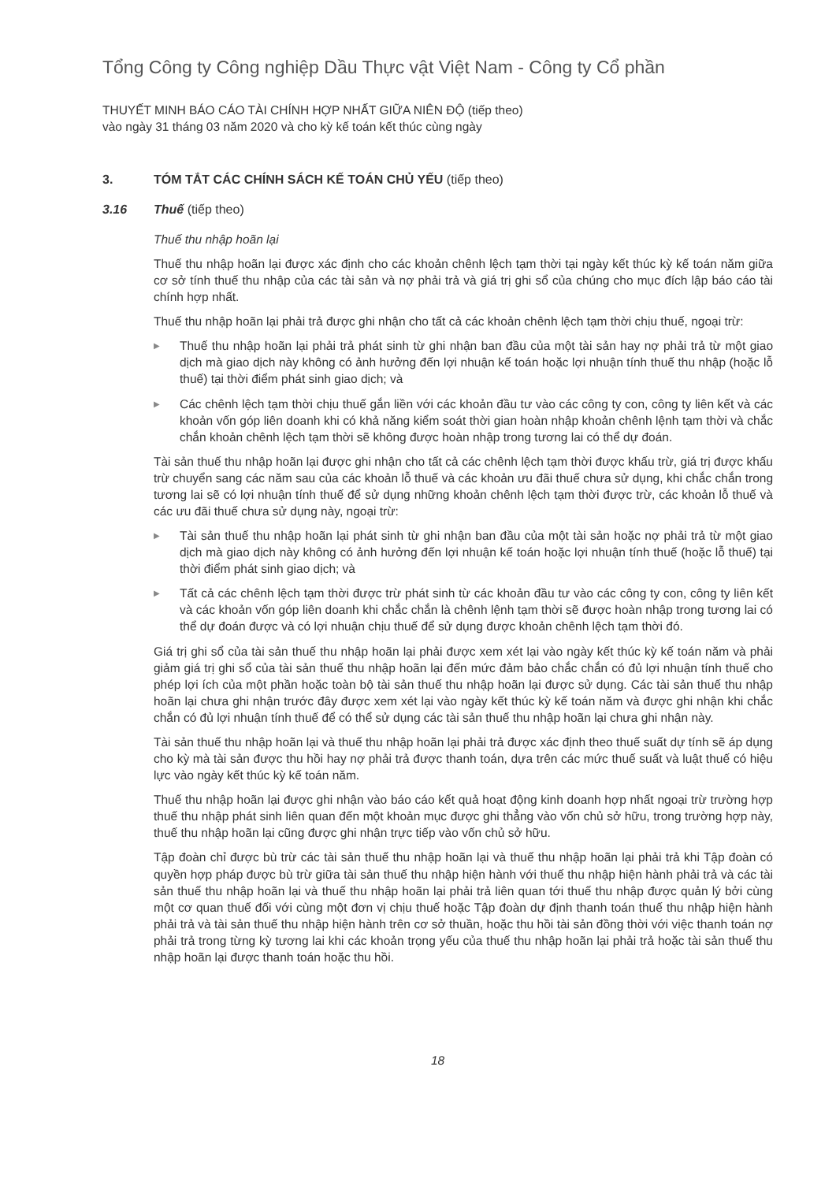Tổng Công ty Công nghiệp Dầu Thực vật Việt Nam - Công ty Cổ phần
THUYẾT MINH BÁO CÁO TÀI CHÍNH HỢP NHẤT GIỮA NIÊN ĐỘ (tiếp theo)
vào ngày 31 tháng 03 năm 2020 và cho kỳ kế toán kết thúc cùng ngày
3. TÓM TẮT CÁC CHÍNH SÁCH KẾ TOÁN CHỦ YẾU (tiếp theo)
3.16 Thuế (tiếp theo)
Thuế thu nhập hoãn lại
Thuế thu nhập hoãn lại được xác định cho các khoản chênh lệch tạm thời tại ngày kết thúc kỳ kế toán năm giữa cơ sở tính thuế thu nhập của các tài sản và nợ phải trả và giá trị ghi sổ của chúng cho mục đích lập báo cáo tài chính hợp nhất.
Thuế thu nhập hoãn lại phải trả được ghi nhận cho tất cả các khoản chênh lệch tạm thời chịu thuế, ngoại trừ:
▶ Thuế thu nhập hoãn lại phải trả phát sinh từ ghi nhận ban đầu của một tài sản hay nợ phải trả từ một giao dịch mà giao dịch này không có ảnh hưởng đến lợi nhuận kế toán hoặc lợi nhuận tính thuế thu nhập (hoặc lỗ thuế) tại thời điểm phát sinh giao dịch; và
▶ Các chênh lệch tạm thời chịu thuế gắn liền với các khoản đầu tư vào các công ty con, công ty liên kết và các khoản vốn góp liên doanh khi có khả năng kiểm soát thời gian hoàn nhập khoản chênh lệnh tạm thời và chắc chắn khoản chênh lệch tạm thời sẽ không được hoàn nhập trong tương lai có thể dự đoán.
Tài sản thuế thu nhập hoãn lại được ghi nhận cho tất cả các chênh lệch tạm thời được khấu trừ, giá trị được khấu trừ chuyển sang các năm sau của các khoản lỗ thuế và các khoản ưu đãi thuế chưa sử dụng, khi chắc chắn trong tương lai sẽ có lợi nhuận tính thuế để sử dụng những khoản chênh lệch tạm thời được trừ, các khoản lỗ thuế và các ưu đãi thuế chưa sử dụng này, ngoại trừ:
▶ Tài sản thuế thu nhập hoãn lại phát sinh từ ghi nhận ban đầu của một tài sản hoặc nợ phải trả từ một giao dịch mà giao dịch này không có ảnh hưởng đến lợi nhuận kế toán hoặc lợi nhuận tính thuế (hoặc lỗ thuế) tại thời điểm phát sinh giao dịch; và
▶ Tất cả các chênh lệch tạm thời được trừ phát sinh từ các khoản đầu tư vào các công ty con, công ty liên kết và các khoản vốn góp liên doanh khi chắc chắn là chênh lệnh tạm thời sẽ được hoàn nhập trong tương lai có thể dự đoán được và có lợi nhuận chịu thuế để sử dụng được khoản chênh lệch tạm thời đó.
Giá trị ghi sổ của tài sản thuế thu nhập hoãn lại phải được xem xét lại vào ngày kết thúc kỳ kế toán năm và phải giảm giá trị ghi sổ của tài sản thuế thu nhập hoãn lại đến mức đảm bảo chắc chắn có đủ lợi nhuận tính thuế cho phép lợi ích của một phần hoặc toàn bộ tài sản thuế thu nhập hoãn lại được sử dụng. Các tài sản thuế thu nhập hoãn lại chưa ghi nhận trước đây được xem xét lại vào ngày kết thúc kỳ kế toán năm và được ghi nhận khi chắc chắn có đủ lợi nhuận tính thuế để có thể sử dụng các tài sản thuế thu nhập hoãn lại chưa ghi nhận này.
Tài sản thuế thu nhập hoãn lại và thuế thu nhập hoãn lại phải trả được xác định theo thuế suất dự tính sẽ áp dụng cho kỳ mà tài sản được thu hồi hay nợ phải trả được thanh toán, dựa trên các mức thuế suất và luật thuế có hiệu lực vào ngày kết thúc kỳ kế toán năm.
Thuế thu nhập hoãn lại được ghi nhận vào báo cáo kết quả hoạt động kinh doanh hợp nhất ngoại trừ trường hợp thuế thu nhập phát sinh liên quan đến một khoản mục được ghi thẳng vào vốn chủ sở hữu, trong trường hợp này, thuế thu nhập hoãn lại cũng được ghi nhận trực tiếp vào vốn chủ sở hữu.
Tập đoàn chỉ được bù trừ các tài sản thuế thu nhập hoãn lại và thuế thu nhập hoãn lại phải trả khi Tập đoàn có quyền hợp pháp được bù trừ giữa tài sản thuế thu nhập hiện hành với thuế thu nhập hiện hành phải trả và các tài sản thuế thu nhập hoãn lại và thuế thu nhập hoãn lại phải trả liên quan tới thuế thu nhập được quản lý bởi cùng một cơ quan thuế đối với cùng một đơn vị chịu thuế hoặc Tập đoàn dự định thanh toán thuế thu nhập hiện hành phải trả và tài sản thuế thu nhập hiện hành trên cơ sở thuần, hoặc thu hồi tài sản đồng thời với việc thanh toán nợ phải trả trong từng kỳ tương lai khi các khoản trọng yếu của thuế thu nhập hoãn lại phải trả hoặc tài sản thuế thu nhập hoãn lại được thanh toán hoặc thu hồi.
18